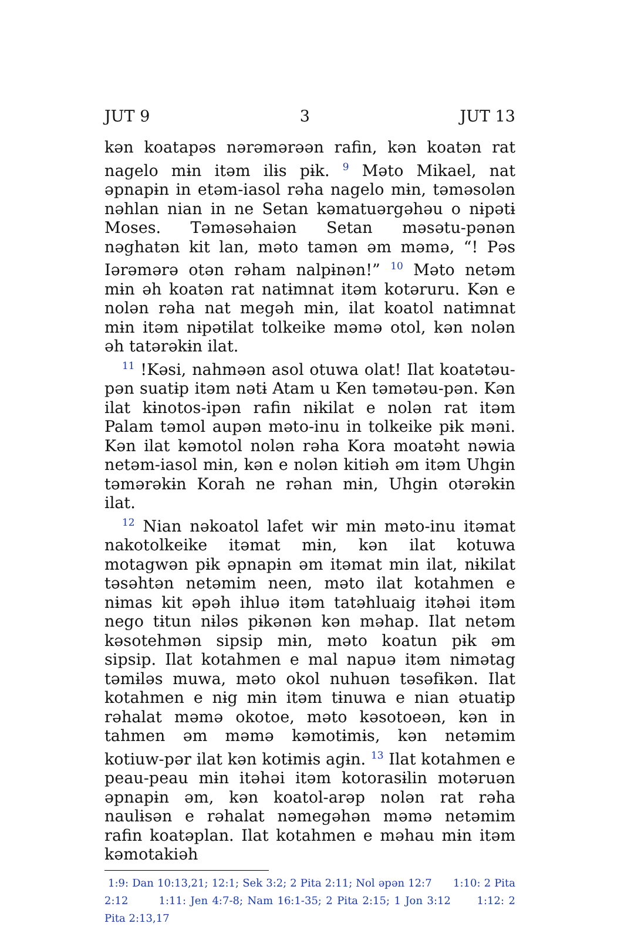JUT 9 3 JUT 13
kən koatapəs nərəmərəən rafin, kən koatən rat nagelo mɨn itəm ilɨs pɨk. <sup>9</sup> Məto Mikael, nat əpnapɨn in etəm-iasol rəha nagelo mɨn, təməsolən nəhlan nian in ne Setan kəmatuərgəhəu o nɨpətɨ Moses. Təməsəhaiən Setan məsətu-pənən nəghatən kit lan, məto tamən əm məmə, “! Pəs Iərəmərə otən rəham nalpɨnən!” <sup>10</sup> Məto netəm mɨn əh koatən rat natɨmnat itəm kotəruru. Kən e nolən rəha nat megəh mɨn, ilat koatol natɨmnat mɨn itəm nɨpətɨlat tolkeike məmə otol, kən nolən əh tatərəkɨn ilat.
<sup>11</sup> !Kəsi, nahməən asol otuwa olat! Ilat koatətəu-pən suatɨp itəm nətɨ Atam u Ken təmətəu-pən. Kən ilat kɨnotos-ipən rafin nɨkilat e nolən rat itəm Palam təmol aupən məto-inu in tolkeike pɨk məni. Kən ilat kəmotol nolən rəha Kora moatəht nəwia netəm-iasol mɨn, kən e nolən kitiəh əm itəm Uhgɨn təmərəkɨn Korah ne rəhan mɨn, Uhgɨn otərəkɨn ilat.
<sup>12</sup> Nian nəkoatol lafet wɨr mɨn məto-inu itəmat nakotolkeike itəmat mɨn, kən ilat kotuwa motagwən pɨk əpnapɨn əm itəmat min ilat, nɨkilat təsəhtən netəmim neen, məto ilat kotahmen e nɨmas kit əpəh ihluə itəm tatəhluaig itəhəi itəm nego tɨtun nɨləs pɨkənən kən məhap. Ilat netəm kəsotehmən sipsip mɨn, məto koatun pɨk əm sipsip. Ilat kotahmen e mal napuə itəm nɨmətag təmɨləs muwa, məto okol nuhuən təsəfɨkən. Ilat kotahmen e nɨg mɨn itəm tɨnuwa e nian ətuatɨp rəhalat məmə okotoe, məto kəsotoeən, kən in tahmen əm məmə kəmotɨmɨs, kən netəmim kotiuw-pər ilat kən kotɨmɨs agɨn. <sup>13</sup> Ilat kotahmen e peau-peau mɨn itəhəi itəm kotorasɨlin motəruən əpnapɨn əm, kən koatol-arəp nolən rat rəha naulɨsən e rəhalat nəmegəhən məmə netəmim rafin koatəplan. Ilat kotahmen e məhau mɨn itəm kəmotakiəh
1:9: Dan 10:13,21; 12:1; Sek 3:2; 2 Pita 2:11; Nol əpən 12:7 1:10: 2 Pita 2:12 1:11: Jen 4:7-8; Nam 16:1-35; 2 Pita 2:15; 1 Jon 3:12 1:12: 2 Pita 2:13,17